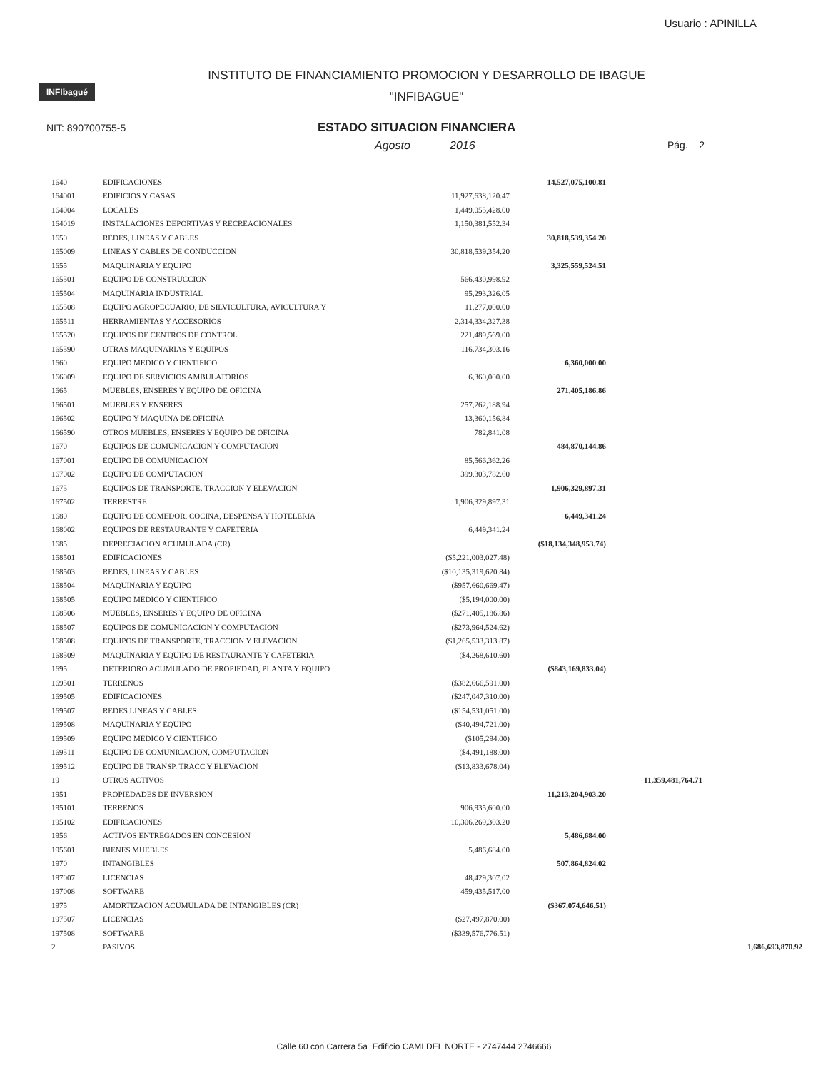Usuario : APINILLA
INFIbagué
INSTITUTO DE FINANCIAMIENTO PROMOCION Y DESARROLLO DE IBAGUE
"INFIBAGUE"
NIT: 890700755-5
ESTADO SITUACION FINANCIERA
Agosto 2016 Pág. 2
| 1640 | EDIFICACIONES | | 14,527,075,100.81 | | |
| 164001 | EDIFICIOS Y CASAS | 11,927,638,120.47 | | | |
| 164004 | LOCALES | 1,449,055,428.00 | | | |
| 164019 | INSTALACIONES DEPORTIVAS Y RECREACIONALES | 1,150,381,552.34 | | | |
| 1650 | REDES, LINEAS Y CABLES | | 30,818,539,354.20 | | |
| 165009 | LINEAS Y CABLES DE CONDUCCION | 30,818,539,354.20 | | | |
| 1655 | MAQUINARIA Y EQUIPO | | 3,325,559,524.51 | | |
| 165501 | EQUIPO DE CONSTRUCCION | 566,430,998.92 | | | |
| 165504 | MAQUINARIA INDUSTRIAL | 95,293,326.05 | | | |
| 165508 | EQUIPO AGROPECUARIO, DE SILVICULTURA, AVICULTURA Y | 11,277,000.00 | | | |
| 165511 | HERRAMIENTAS Y ACCESORIOS | 2,314,334,327.38 | | | |
| 165520 | EQUIPOS DE CENTROS DE CONTROL | 221,489,569.00 | | | |
| 165590 | OTRAS MAQUINARIAS Y EQUIPOS | 116,734,303.16 | | | |
| 1660 | EQUIPO MEDICO Y CIENTIFICO | | 6,360,000.00 | | |
| 166009 | EQUIPO DE SERVICIOS AMBULATORIOS | 6,360,000.00 | | | |
| 1665 | MUEBLES, ENSERES Y EQUIPO DE OFICINA | | 271,405,186.86 | | |
| 166501 | MUEBLES Y ENSERES | 257,262,188.94 | | | |
| 166502 | EQUIPO Y MAQUINA DE OFICINA | 13,360,156.84 | | | |
| 166590 | OTROS MUEBLES, ENSERES Y EQUIPO DE OFICINA | 782,841.08 | | | |
| 1670 | EQUIPOS DE COMUNICACION Y COMPUTACION | | 484,870,144.86 | | |
| 167001 | EQUIPO DE COMUNICACION | 85,566,362.26 | | | |
| 167002 | EQUIPO DE COMPUTACION | 399,303,782.60 | | | |
| 1675 | EQUIPOS DE TRANSPORTE, TRACCION Y ELEVACION | | 1,906,329,897.31 | | |
| 167502 | TERRESTRE | 1,906,329,897.31 | | | |
| 1680 | EQUIPO DE COMEDOR, COCINA, DESPENSA Y HOTELERIA | | 6,449,341.24 | | |
| 168002 | EQUIPOS DE RESTAURANTE Y CAFETERIA | 6,449,341.24 | | | |
| 1685 | DEPRECIACION ACUMULADA (CR) | | ($18,134,348,953.74) | | |
| 168501 | EDIFICACIONES | ($5,221,003,027.48) | | | |
| 168503 | REDES, LINEAS Y CABLES | ($10,135,319,620.84) | | | |
| 168504 | MAQUINARIA Y EQUIPO | ($957,660,669.47) | | | |
| 168505 | EQUIPO MEDICO Y CIENTIFICO | ($5,194,000.00) | | | |
| 168506 | MUEBLES, ENSERES Y EQUIPO DE OFICINA | ($271,405,186.86) | | | |
| 168507 | EQUIPOS DE COMUNICACION Y COMPUTACION | ($273,964,524.62) | | | |
| 168508 | EQUIPOS DE TRANSPORTE, TRACCION Y ELEVACION | ($1,265,533,313.87) | | | |
| 168509 | MAQUINARIA Y EQUIPO DE RESTAURANTE Y CAFETERIA | ($4,268,610.60) | | | |
| 1695 | DETERIORO ACUMULADO DE PROPIEDAD, PLANTA Y EQUIPO | | ($843,169,833.04) | | |
| 169501 | TERRENOS | ($382,666,591.00) | | | |
| 169505 | EDIFICACIONES | ($247,047,310.00) | | | |
| 169507 | REDES LINEAS Y CABLES | ($154,531,051.00) | | | |
| 169508 | MAQUINARIA Y EQUIPO | ($40,494,721.00) | | | |
| 169509 | EQUIPO MEDICO Y CIENTIFICO | ($105,294.00) | | | |
| 169511 | EQUIPO DE COMUNICACION, COMPUTACION | ($4,491,188.00) | | | |
| 169512 | EQUIPO DE TRANSP. TRACC Y ELEVACION | ($13,833,678.04) | | | |
| 19 | OTROS ACTIVOS | | | 11,359,481,764.71 | |
| 1951 | PROPIEDADES DE INVERSION | | 11,213,204,903.20 | | |
| 195101 | TERRENOS | 906,935,600.00 | | | |
| 195102 | EDIFICACIONES | 10,306,269,303.20 | | | |
| 1956 | ACTIVOS ENTREGADOS EN CONCESION | | 5,486,684.00 | | |
| 195601 | BIENES MUEBLES | 5,486,684.00 | | | |
| 1970 | INTANGIBLES | | 507,864,824.02 | | |
| 197007 | LICENCIAS | 48,429,307.02 | | | |
| 197008 | SOFTWARE | 459,435,517.00 | | | |
| 1975 | AMORTIZACION ACUMULADA DE INTANGIBLES (CR) | | ($367,074,646.51) | | |
| 197507 | LICENCIAS | ($27,497,870.00) | | | |
| 197508 | SOFTWARE | ($339,576,776.51) | | | |
| 2 | PASIVOS | | | | 1,686,693,870.92 |
Calle 60 con Carrera 5a Edificio CAMI DEL NORTE - 2747444 2746666